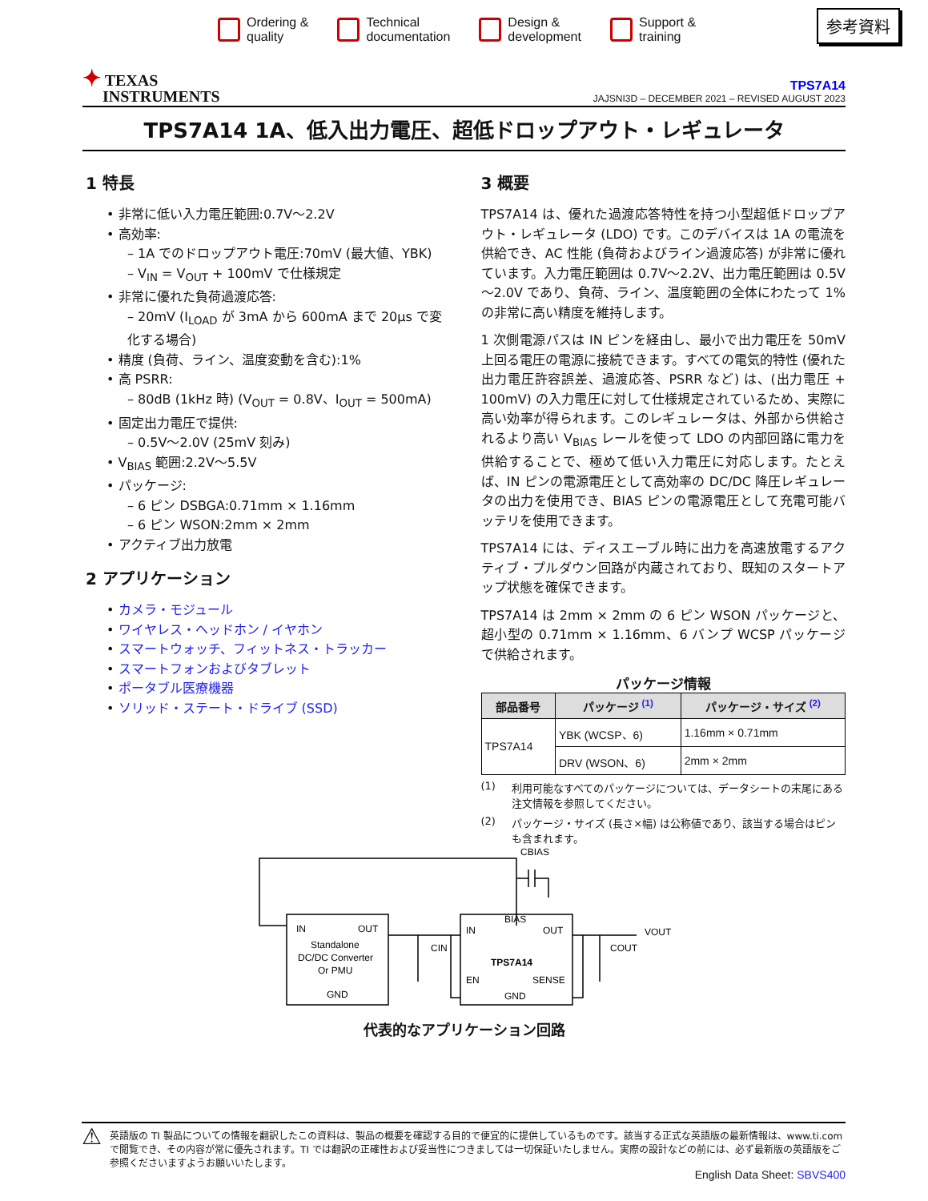Ordering &
quality
Technical
documentation
Design &
development
Support &
training
参考資料
✦ TEXAS
INSTRUMENTS
TPS7A14
JAJSNI3D – DECEMBER 2021 – REVISED AUGUST 2023
TPS7A14 1A、低入出力電圧、超低ドロップアウト・レギュレータ
1 特長
• 非常に低い入力電圧範囲:0.7V～2.2V
• 高効率:
– 1A でのドロップアウト電圧:70mV (最大値、YBK)
– V<sub>IN</sub> = V<sub>OUT</sub> + 100mV で仕様規定
• 非常に優れた負荷過渡応答:
– 20mV (I<sub>LOAD</sub> が 3mA から 600mA まで 20μs で変化する場合)
• 精度 (負荷、ライン、温度変動を含む):1%
• 高 PSRR:
– 80dB (1kHz 時) (V<sub>OUT</sub> = 0.8V、I<sub>OUT</sub> = 500mA)
• 固定出力電圧で提供:
– 0.5V～2.0V (25mV 刻み)
• V<sub>BIAS</sub> 範囲:2.2V～5.5V
• パッケージ:
– 6 ピン DSBGA:0.71mm × 1.16mm
– 6 ピン WSON:2mm × 2mm
• アクティブ出力放電
2 アプリケーション
• カメラ・モジュール
• ワイヤレス・ヘッドホン / イヤホン
• スマートウォッチ、フィットネス・トラッカー
• スマートフォンおよびタブレット
• ポータブル医療機器
• ソリッド・ステート・ドライブ (SSD)
3 概要
TPS7A14 は、優れた過渡応答特性を持つ小型超低ドロップアウト・レギュレータ (LDO) です。このデバイスは 1A の電流を供給でき、AC 性能 (負荷およびライン過渡応答) が非常に優れています。入力電圧範囲は 0.7V～2.2V、出力電圧範囲は 0.5V～2.0V であり、負荷、ライン、温度範囲の全体にわたって 1% の非常に高い精度を維持します。
1 次側電源パスは IN ピンを経由し、最小で出力電圧を 50mV 上回る電圧の電源に接続できます。すべての電気的特性 (優れた出力電圧許容誤差、過渡応答、PSRR など) は、(出力電圧 + 100mV) の入力電圧に対して仕様規定されているため、実際に高い効率が得られます。このレギュレータは、外部から供給されるより高い V<sub>BIAS</sub> レールを使って LDO の内部回路に電力を供給することで、極めて低い入力電圧に対応します。たとえば、IN ピンの電源電圧として高効率の DC/DC 降圧レギュレータの出力を使用でき、BIAS ピンの電源電圧として充電可能バッテリを使用できます。
TPS7A14 には、ディスエーブル時に出力を高速放電するアクティブ・プルダウン回路が内蔵されており、既知のスタートアップ状態を確保できます。
TPS7A14 は 2mm × 2mm の 6 ピン WSON パッケージと、超小型の 0.71mm × 1.16mm、6 バンプ WCSP パッケージで供給されます。
パッケージ情報
| 部品番号 | パッケージ <sup>(1)</sup> | パッケージ・サイズ <sup>(2)</sup> |
| --- | --- | --- |
| TPS7A14 | YBK (WCSP、6) | 1.16mm × 0.71mm |
| | DRV (WSON、6) | 2mm × 2mm |
(1) 利用可能なすべてのパッケージについては、データシートの末尾にある注文情報を参照してください。
(2) パッケージ・サイズ (長さ×幅) は公称値であり、該当する場合はピンも含まれます。
CBIAS
IN
OUT
Standalone
DC/DC Converter
Or PMU
GND
BIAS
IN
OUT
TPS7A14
EN
SENSE
GND
CIN
COUT
VOUT
代表的なアプリケーション回路
⚠ 英語版の TI 製品についての情報を翻訳したこの資料は、製品の概要を確認する目的で便宜的に提供しているものです。該当する正式な英語版の最新情報は、www.ti.com で閲覧でき、その内容が常に優先されます。TI では翻訳の正確性および妥当性につきましては一切保証いたしません。実際の設計などの前には、必ず最新版の英語版をご参照くださいますようお願いいたします。
English Data Sheet: SBVS400